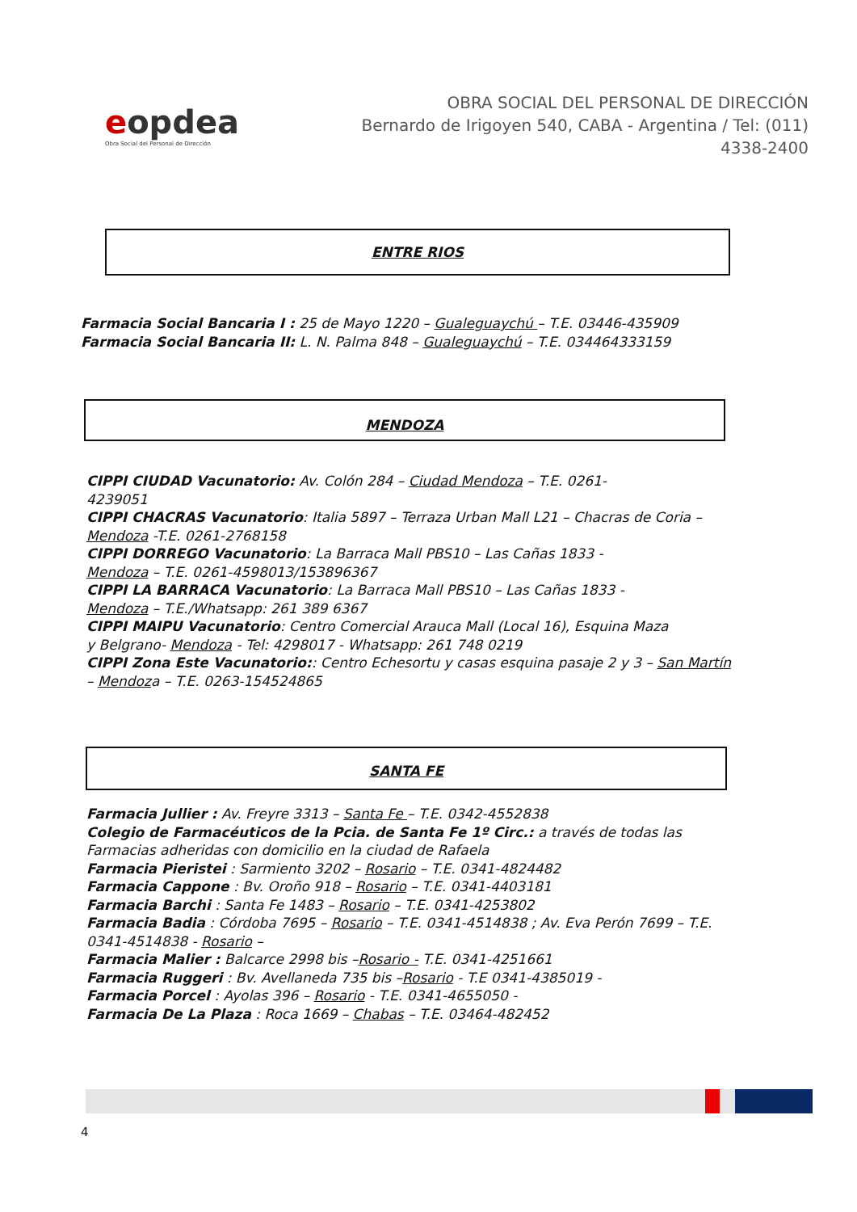eopdea
Obra Social del Personal de Dirección
OBRA SOCIAL DEL PERSONAL DE DIRECCIÓN
Bernardo de Irigoyen 540, CABA - Argentina / Tel: (011) 4338-2400
ENTRE RIOS
Farmacia Social Bancaria I : 25 de Mayo 1220 – Gualeguaychú – T.E. 03446-435909
Farmacia Social Bancaria II: L. N. Palma 848 – Gualeguaychú – T.E. 034464333159
MENDOZA
CIPPI CIUDAD Vacunatorio: Av. Colón 284 – Ciudad Mendoza – T.E. 0261-
4239051
CIPPI CHACRAS Vacunatorio: Italia 5897 – Terraza Urban Mall L21 – Chacras de Coria – Mendoza -T.E. 0261-2768158
CIPPI DORREGO Vacunatorio: La Barraca Mall PBS10 – Las Cañas 1833 -
Mendoza – T.E. 0261-4598013/153896367
CIPPI LA BARRACA Vacunatorio: La Barraca Mall PBS10 – Las Cañas 1833 -
Mendoza – T.E./Whatsapp: 261 389 6367
CIPPI MAIPU Vacunatorio: Centro Comercial Arauca Mall (Local 16), Esquina Maza
y Belgrano- Mendoza - Tel: 4298017 - Whatsapp: 261 748 0219
CIPPI Zona Este Vacunatorio:: Centro Echesortu y casas esquina pasaje 2 y 3 – San Martín – Mendoza – T.E. 0263-154524865
SANTA FE
Farmacia Jullier : Av. Freyre 3313 – Santa Fe – T.E. 0342-4552838
Colegio de Farmacéuticos de la Pcia. de Santa Fe 1º Circ.: a través de todas las Farmacias adheridas con domicilio en la ciudad de Rafaela
Farmacia Pieristei : Sarmiento 3202 – Rosario – T.E. 0341-4824482
Farmacia Cappone : Bv. Oroño 918 – Rosario – T.E. 0341-4403181
Farmacia Barchi : Santa Fe 1483 – Rosario – T.E. 0341-4253802
Farmacia Badia : Córdoba 7695 – Rosario – T.E. 0341-4514838 ; Av. Eva Perón 7699 – T.E. 0341-4514838 - Rosario –
Farmacia Malier : Balcarce 2998 bis –Rosario - T.E. 0341-4251661
Farmacia Ruggeri : Bv. Avellaneda 735 bis –Rosario - T.E 0341-4385019 -
Farmacia Porcel : Ayolas 396 – Rosario - T.E. 0341-4655050 -
Farmacia De La Plaza : Roca 1669 – Chabas – T.E. 03464-482452
4